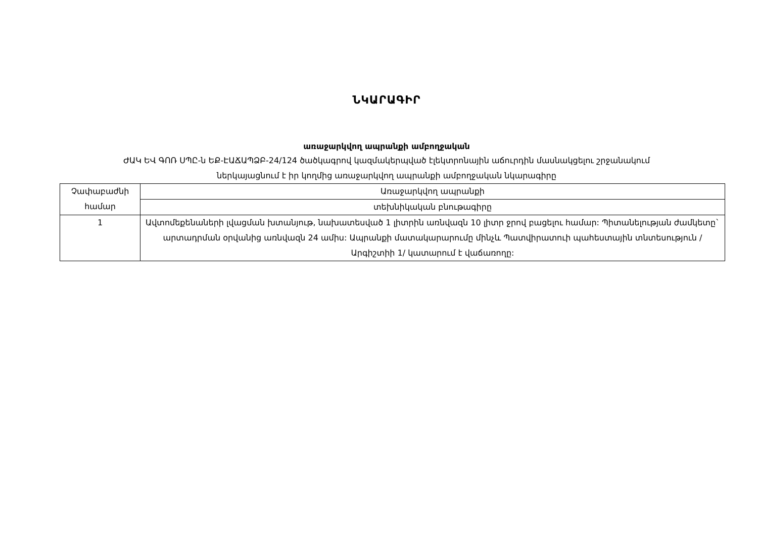ՆԿԱՐԱԳԻՐ
առաջարկվող ապրանքի ամբողջական
ԺԱԿ ԵՎ ԳՈՌ ՍՊԸ-ն ԵՔ-ԷԱՃԱՊՁԲ-24/124 ծածկագրով կազմակերպված էլեկտրոնային աճուրդին մասնակցելու շրջանակում
ներկայացնում է իր կողմից առաջարկվող ապրանքի ամբողջական նկարագիրը
| Չափաբաժնի համար | Առաջարկվող ապրանքի |
| | տեխնիկական բնութագիրը |
| 1 | Ավտոմեքենաների լվացման խտանյութ, նախատեսված 1 լիտրին առնվազն 10 լիտր ջրով բացելու համար: Պիտանելության ժամկետը` արտադրման օրվանից առնվազն 24 ամիս: Ապրանքի մատակարարումը մինչև Պատվիրատուի պահեստային տնտեսություն /Արգիշտիի 1/ կատարում է վաճառողը: |